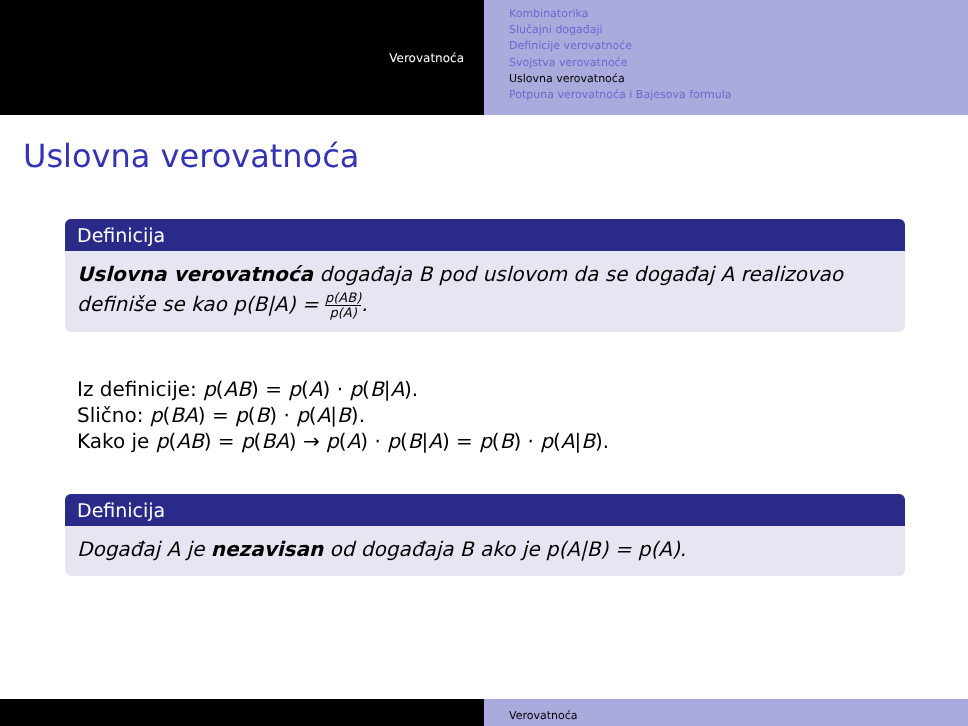Verovatnoća
Kombinatorika
Slučajni događaji
Definicije verovatnoće
Svojstva verovatnoće
Uslovna verovatnoća
Potpuna verovatnoća i Bajesova formula
Uslovna verovatnoća
Definicija
Uslovna verovatnoća događaja B pod uslovom da se događaj A realizovao definiše se kao p(B|A) = p(AB) p(A).
Iz definicije: p(AB) = p(A) · p(B|A).
Slično: p(BA) = p(B) · p(A|B).
Kako je p(AB) = p(BA) → p(A) · p(B|A) = p(B) · p(A|B).
Definicija
Događaj A je nezavisan od događaja B ako je p(A|B) = p(A).
Verovatnoća